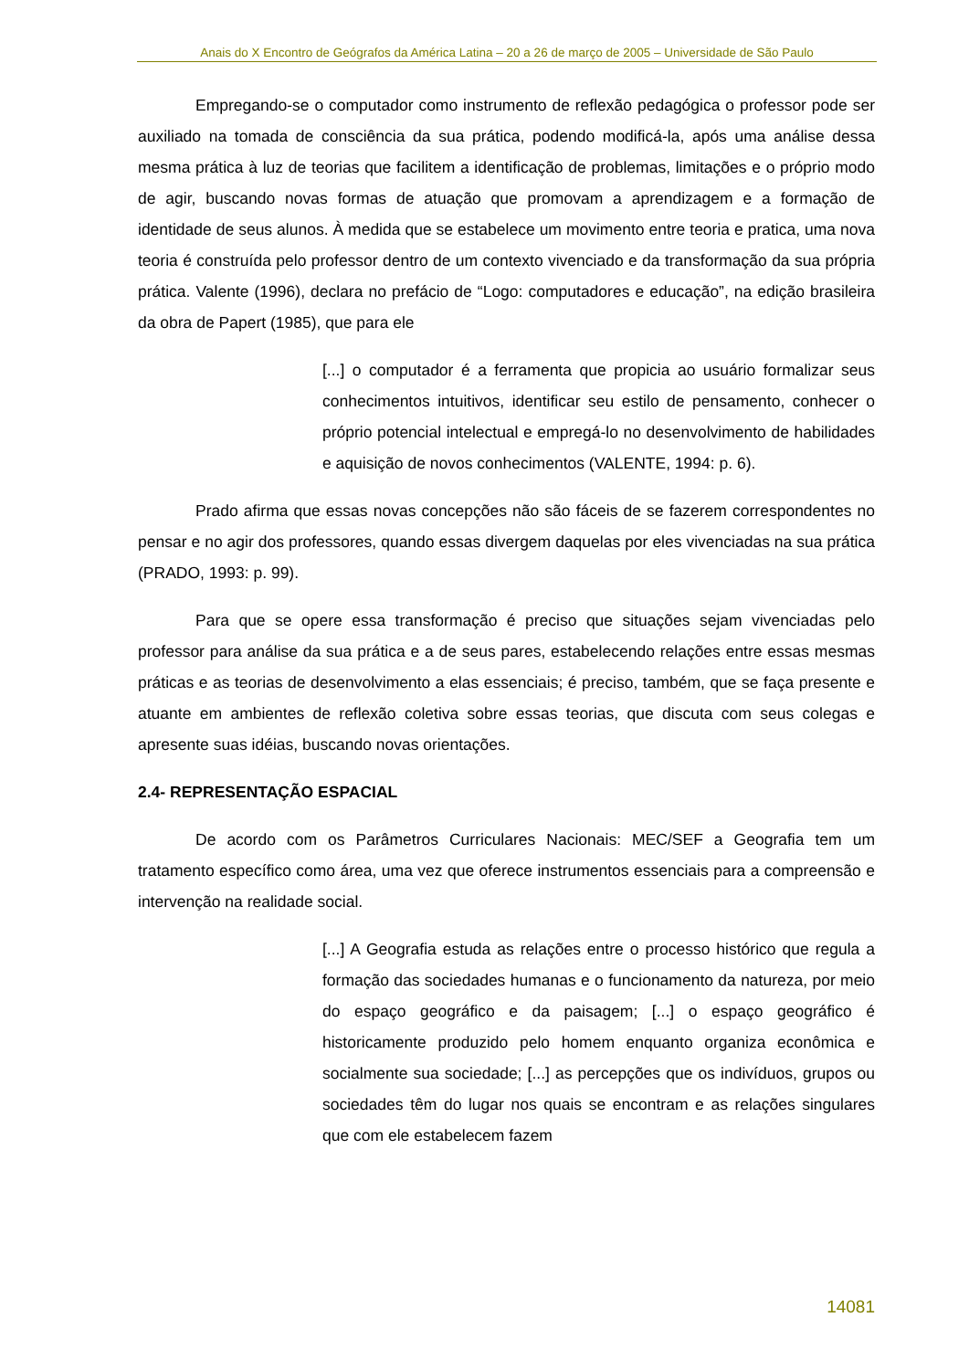Anais do X Encontro de Geógrafos da América Latina – 20 a 26 de março de 2005 – Universidade de São Paulo
Empregando-se o computador como instrumento de reflexão pedagógica o professor pode ser auxiliado na tomada de consciência da sua prática, podendo modificá-la, após uma análise dessa mesma prática à luz de teorias que facilitem a identificação de problemas, limitações e o próprio modo de agir, buscando novas formas de atuação que promovam a aprendizagem e a formação de identidade de seus alunos. À medida que se estabelece um movimento entre teoria e pratica, uma nova teoria é construída pelo professor dentro de um contexto vivenciado e da transformação da sua própria prática. Valente (1996), declara no prefácio de “Logo: computadores e educação”, na edição brasileira da obra de Papert (1985), que para ele
[...] o computador é a ferramenta que propicia ao usuário formalizar seus conhecimentos intuitivos, identificar seu estilo de pensamento, conhecer o próprio potencial intelectual e empregá-lo no desenvolvimento de habilidades e aquisição de novos conhecimentos (VALENTE, 1994: p. 6).
Prado afirma que essas novas concepções não são fáceis de se fazerem correspondentes no pensar e no agir dos professores, quando essas divergem daquelas por eles vivenciadas na sua prática (PRADO, 1993: p. 99).
Para que se opere essa transformação é preciso que situações sejam vivenciadas pelo professor para análise da sua prática e a de seus pares, estabelecendo relações entre essas mesmas práticas e as teorias de desenvolvimento a elas essenciais; é preciso, também, que se faça presente e atuante em ambientes de reflexão coletiva sobre essas teorias, que discuta com seus colegas e apresente suas idéias, buscando novas orientações.
2.4- REPRESENTAÇÃO ESPACIAL
De acordo com os Parâmetros Curriculares Nacionais: MEC/SEF a Geografia tem um tratamento específico como área, uma vez que oferece instrumentos essenciais para a compreensão e intervenção na realidade social.
[...] A Geografia estuda as relações entre o processo histórico que regula a formação das sociedades humanas e o funcionamento da natureza, por meio do espaço geográfico e da paisagem; [...] o espaço geográfico é historicamente produzido pelo homem enquanto organiza econômica e socialmente sua sociedade; [...] as percepções que os indivíduos, grupos ou sociedades têm do lugar nos quais se encontram e as relações singulares que com ele estabelecem fazem
14081